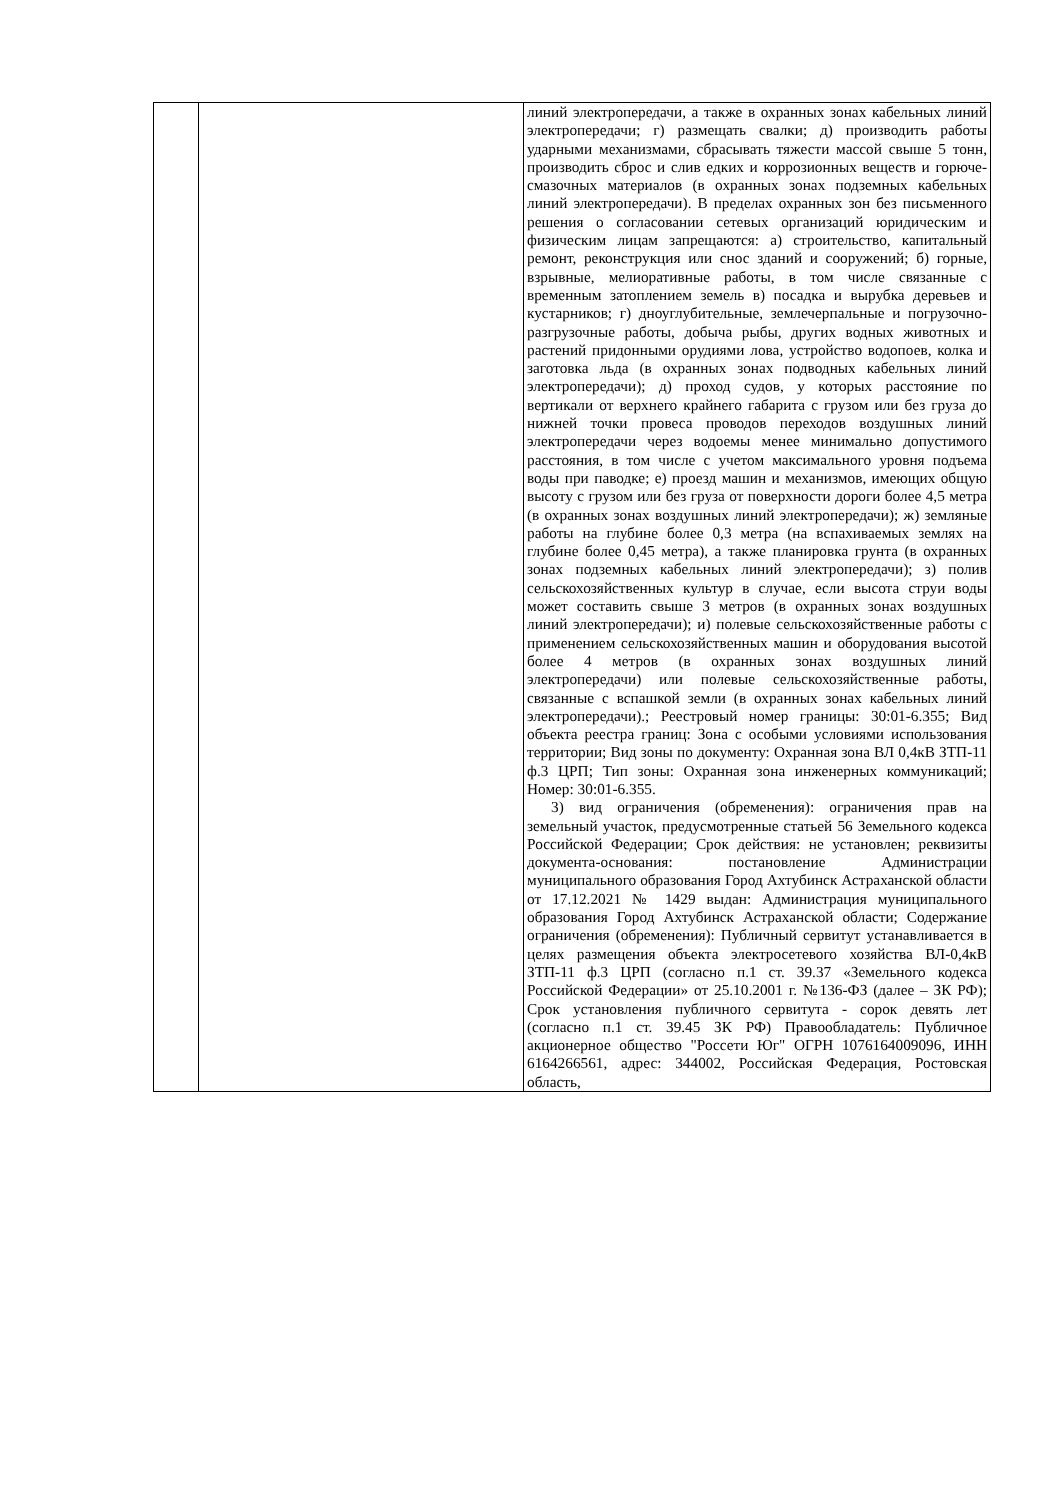| | | линий электропередачи, а также в охранных зонах кабельных линий электропередачи; г) размещать свалки; д) производить работы ударными механизмами, сбрасывать тяжести массой свыше 5 тонн, производить сброс и слив едких и коррозионных веществ и горюче-смазочных материалов (в охранных зонах подземных кабельных линий электропередачи). В пределах охранных зон без письменного решения о согласовании сетевых организаций юридическим и физическим лицам запрещаются: а) строительство, капитальный ремонт, реконструкция или снос зданий и сооружений; б) горные, взрывные, мелиоративные работы, в том числе связанные с временным затоплением земель в) посадка и вырубка деревьев и кустарников; г) дноуглубительные, землечерпальные и погрузочно-разгрузочные работы, добыча рыбы, других водных животных и растений придонными орудиями лова, устройство водопоев, колка и заготовка льда (в охранных зонах подводных кабельных линий электропередачи); д) проход судов, у которых расстояние по вертикали от верхнего крайнего габарита с грузом или без груза до нижней точки провеса проводов переходов воздушных линий электропередачи через водоемы менее минимально допустимого расстояния, в том числе с учетом максимального уровня подъема воды при паводке; е) проезд машин и механизмов, имеющих общую высоту с грузом или без груза от поверхности дороги более 4,5 метра (в охранных зонах воздушных линий электропередачи); ж) земляные работы на глубине более 0,3 метра (на вспахиваемых землях на глубине более 0,45 метра), а также планировка грунта (в охранных зонах подземных кабельных линий электропередачи); з) полив сельскохозяйственных культур в случае, если высота струи воды может составить свыше 3 метров (в охранных зонах воздушных линий электропередачи); и) полевые сельскохозяйственные работы с применением сельскохозяйственных машин и оборудования высотой более 4 метров (в охранных зонах воздушных линий электропередачи) или полевые сельскохозяйственные работы, связанные с вспашкой земли (в охранных зонах кабельных линий электропередачи).; Реестровый номер границы: 30:01-6.355; Вид объекта реестра границ: Зона с особыми условиями использования территории; Вид зоны по документу: Охранная зона ВЛ 0,4кВ ЗТП-11 ф.3 ЦРП; Тип зоны: Охранная зона инженерных коммуникаций; Номер: 30:01-6.355. 3) вид ограничения (обременения): ограничения прав на земельный участок, предусмотренные статьей 56 Земельного кодекса Российской Федерации; Срок действия: не установлен; реквизиты документа-основания: постановление Администрации муниципального образования Город Ахтубинск Астраханской области от 17.12.2021 № 1429 выдан: Администрация муниципального образования Город Ахтубинск Астраханской области; Содержание ограничения (обременения): Публичный сервитут устанавливается в целях размещения объекта электросетевого хозяйства ВЛ-0,4кВ ЗТП-11 ф.3 ЦРП (согласно п.1 ст. 39.37 «Земельного кодекса Российской Федерации» от 25.10.2001 г. №136-ФЗ (далее – ЗК РФ); Срок установления публичного сервитута - сорок девять лет (согласно п.1 ст. 39.45 ЗК РФ) Правообладатель: Публичное акционерное общество "Россети Юг" ОГРН 1076164009096, ИНН 6164266561, адрес: 344002, Российская Федерация, Ростовская область, |